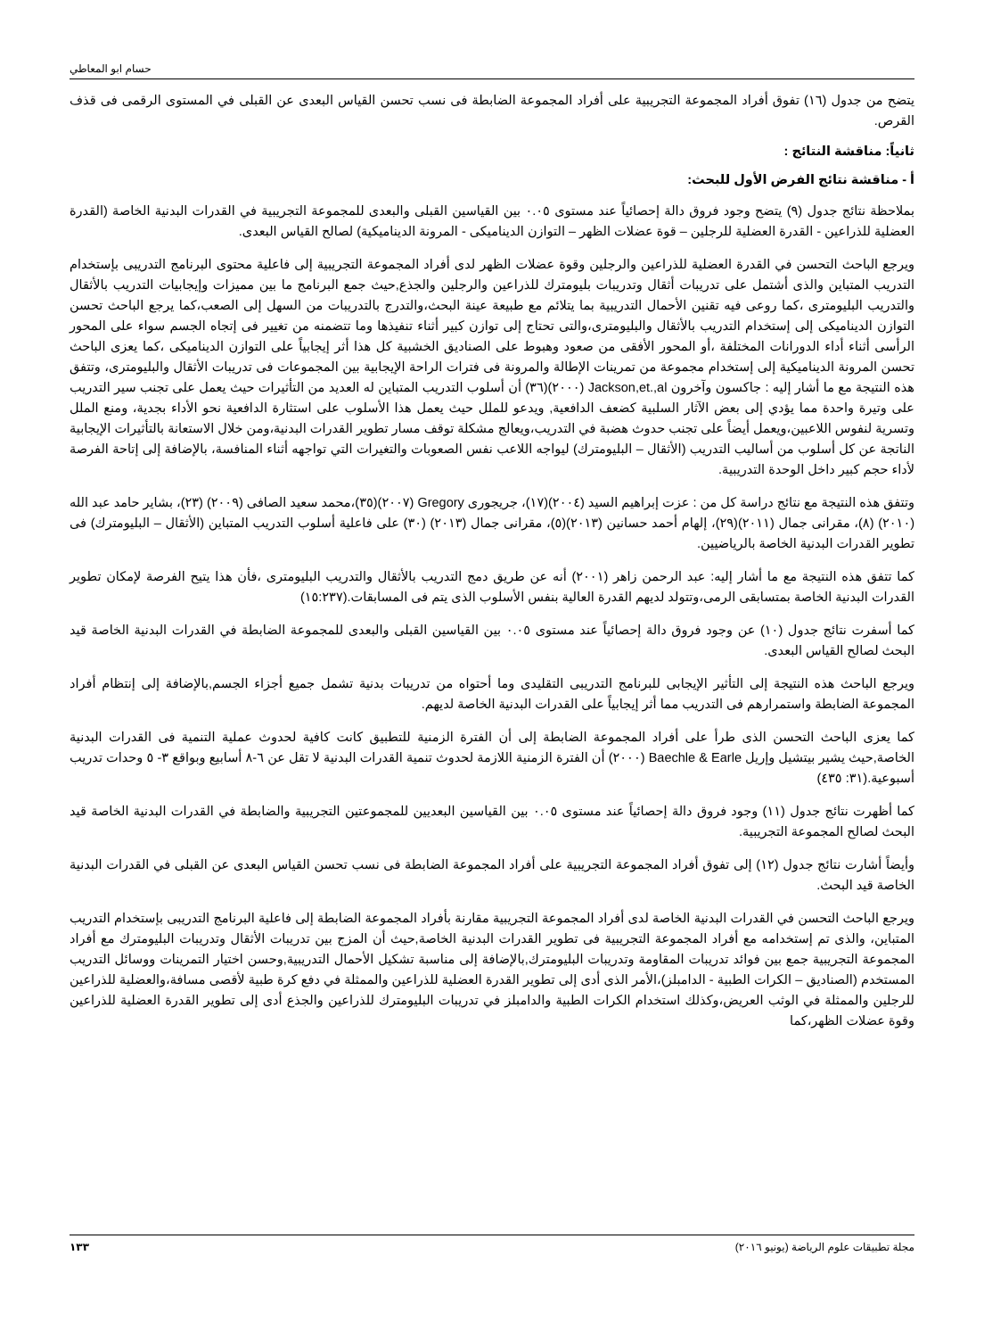حسام ابو المعاطي
يتضح من جدول (١٦) تفوق أفراد المجموعة التجريبية على أفراد المجموعة الضابطة فى نسب تحسن القياس البعدى عن القبلى في المستوى الرقمى فى قذف القرص.
ثانياً: مناقشة النتائج :
أ - مناقشة نتائج الفرض الأول للبحث:
بملاحظة نتائج جدول (٩) يتضح وجود فروق دالة إحصائياً عند مستوى ٠.٠٥ بين القياسين القبلى والبعدى للمجموعة التجريبية في القدرات البدنية الخاصة (القدرة العضلية للذراعين - القدرة العضلية للرجلين – قوة عضلات الظهر – التوازن الديناميكى - المرونة الديناميكية) لصالح القياس البعدى.
ويرجع الباحث التحسن في القدرة العضلية للذراعين والرجلين وقوة عضلات الظهر لدى أفراد المجموعة التجريبية إلى فاعلية محتوى البرنامج التدريبى بإستخدام التدريب المتباين والذى أشتمل على تدريبات أثقال وتدريبات بليومترك للذراعين والرجلين والجذع,حيث جمع البرنامج ما بين مميزات وإيجابيات التدريب بالأثقال والتدريب البليومترى ،كما روعى فيه تقنين الأحمال التدريبية بما يتلائم مع طبيعة عينة البحث،والتدرج بالتدريبات من السهل إلى الصعب،كما يرجع الباحث تحسن التوازن الديناميكى إلى إستخدام التدريب بالأثقال والبليومترى،والتى تحتاج إلى توازن كبير أثناء تنفيذها وما تتضمنه من تغيير فى إتجاه الجسم سواء على المحور الرأسى أثناء أداء الدورانات المختلفة ،أو المحور الأفقى من صعود وهبوط على الصناديق الخشبية كل هذا أثر إيجابياً على التوازن الديناميكى ،كما يعزى الباحث تحسن المرونة الديناميكية إلى إستخدام مجموعة من تمرينات الإطالة والمرونة فى فترات الراحة الإيجابية بين المجموعات فى تدريبات الأثقال والبليومترى، وتتفق هذه النتيجة مع ما أشار إليه : جاكسون وآخرون Jackson,et.,al (٢٠٠٠)(٣٦) أن أسلوب التدريب المتباين له العديد من التأثيرات حيث يعمل على تجنب سير التدريب على وتيرة واحدة مما يؤدي إلى بعض الآثار السلبية كضعف الدافعية, ويدعو للملل حيث يعمل هذا الأسلوب على استثارة الدافعية نحو الأداء بجدية، ومنع الملل وتسرية لنفوس اللاعبين،ويعمل أيضاً على تجنب حدوث هضبة في التدريب،ويعالج مشكلة توقف مسار تطوير القدرات البدنية،ومن خلال الاستعانة بالتأثيرات الإيجابية الناتجة عن كل أسلوب من أساليب التدريب (الأثقال – البليومترك) ليواجه اللاعب نفس الصعوبات والتغيرات التي تواجهه أثناء المنافسة، بالإضافة إلى إتاحة الفرصة لأداء حجم كبير داخل الوحدة التدريبية.
وتتفق هذه النتيجة مع نتائج دراسة كل من : عزت إبراهيم السيد (٢٠٠٤)(١٧)، جريجورى Gregory (٢٠٠٧)(٣٥)،محمد سعيد الصافى (٢٠٠٩) (٢٣)، بشاير حامد عبد الله (٢٠١٠) (٨)، مقرانى جمال (٢٠١١)(٢٩)، إلهام أحمد حسانين (٢٠١٣)(٥)، مقرانى جمال (٢٠١٣) (٣٠) على فاعلية أسلوب التدريب المتباين (الأثقال – البليومترك) فى تطوير القدرات البدنية الخاصة بالرياضيين.
كما تتفق هذه النتيجة مع ما أشار إليه: عبد الرحمن زاهر (٢٠٠١) أنه عن طريق دمج التدريب بالأثقال والتدريب البليومترى ،فأن هذا يتيح الفرصة لإمكان تطوير القدرات البدنية الخاصة بمتسابقى الرمى،وتتولد لديهم القدرة العالية بنفس الأسلوب الذى يتم فى المسابقات.(١٥:٢٣٧)
كما أسفرت نتائج جدول (١٠) عن وجود فروق دالة إحصائياً عند مستوى ٠.٠٥ بين القياسين القبلى والبعدى للمجموعة الضابطة في القدرات البدنية الخاصة قيد البحث لصالح القياس البعدى.
ويرجع الباحث هذه النتيجة إلى التأثير الإيجابى للبرنامج التدريبى التقليدى وما أحتواه من تدريبات بدنية تشمل جميع أجزاء الجسم,بالإضافة إلى إنتظام أفراد المجموعة الضابطة واستمرارهم فى التدريب مما أثر إيجابياً على القدرات البدنية الخاصة لديهم.
كما يعزى الباحث التحسن الذى طرأ على أفراد المجموعة الضابطة إلى أن الفترة الزمنية للتطبيق كانت كافية لحدوث عملية التنمية فى القدرات البدنية الخاصة,حيث يشير بيتشيل وإريل Baechle & Earle (٢٠٠٠) أن الفترة الزمنية اللازمة لحدوث تنمية القدرات البدنية لا تقل عن ٦-٨ أسابيع وبواقع ٣- ٥ وحدات تدريب أسبوعية.(٣١: ٤٣٥)
كما أظهرت نتائج جدول (١١) وجود فروق دالة إحصائياً عند مستوى ٠.٠٥ بين القياسين البعديين للمجموعتين التجريبية والضابطة في القدرات البدنية الخاصة قيد البحث لصالح المجموعة التجريبية.
وأيضاً أشارت نتائج جدول (١٢) إلى تفوق أفراد المجموعة التجريبية على أفراد المجموعة الضابطة فى نسب تحسن القياس البعدى عن القبلى في القدرات البدنية الخاصة قيد البحث.
ويرجع الباحث التحسن في القدرات البدنية الخاصة لدى أفراد المجموعة التجريبية مقارنة بأفراد المجموعة الضابطة إلى فاعلية البرنامج التدريبى بإستخدام التدريب المتباين، والذى تم إستخدامه مع أفراد المجموعة التجريبية فى تطوير القدرات البدنية الخاصة,حيث أن المزج بين تدريبات الأثقال وتدريبات البليومترك مع أفراد المجموعة التجريبية جمع بين فوائد تدريبات المقاومة وتدريبات البليومترك,بالإضافة إلى مناسبة تشكيل الأحمال التدريبية,وحسن اختيار التمرينات ووسائل التدريب المستخدم (الصناديق – الكرات الطبية - الدامبلز)،الأمر الذى أدى إلى تطوير القدرة العضلية للذراعين والممثلة في دفع كرة طبية لأقصى مسافة،والعضلية للذراعين للرجلين والممثلة في الوثب العريض،وكذلك استخدام الكرات الطبية والدامبلز في تدريبات البليومترك للذراعين والجذع أدى إلى تطوير القدرة العضلية للذراعين وقوة عضلات الظهر،كما
مجلة تطبيقات علوم الرياضة (يونيو ٢٠١٦) ١٣٣